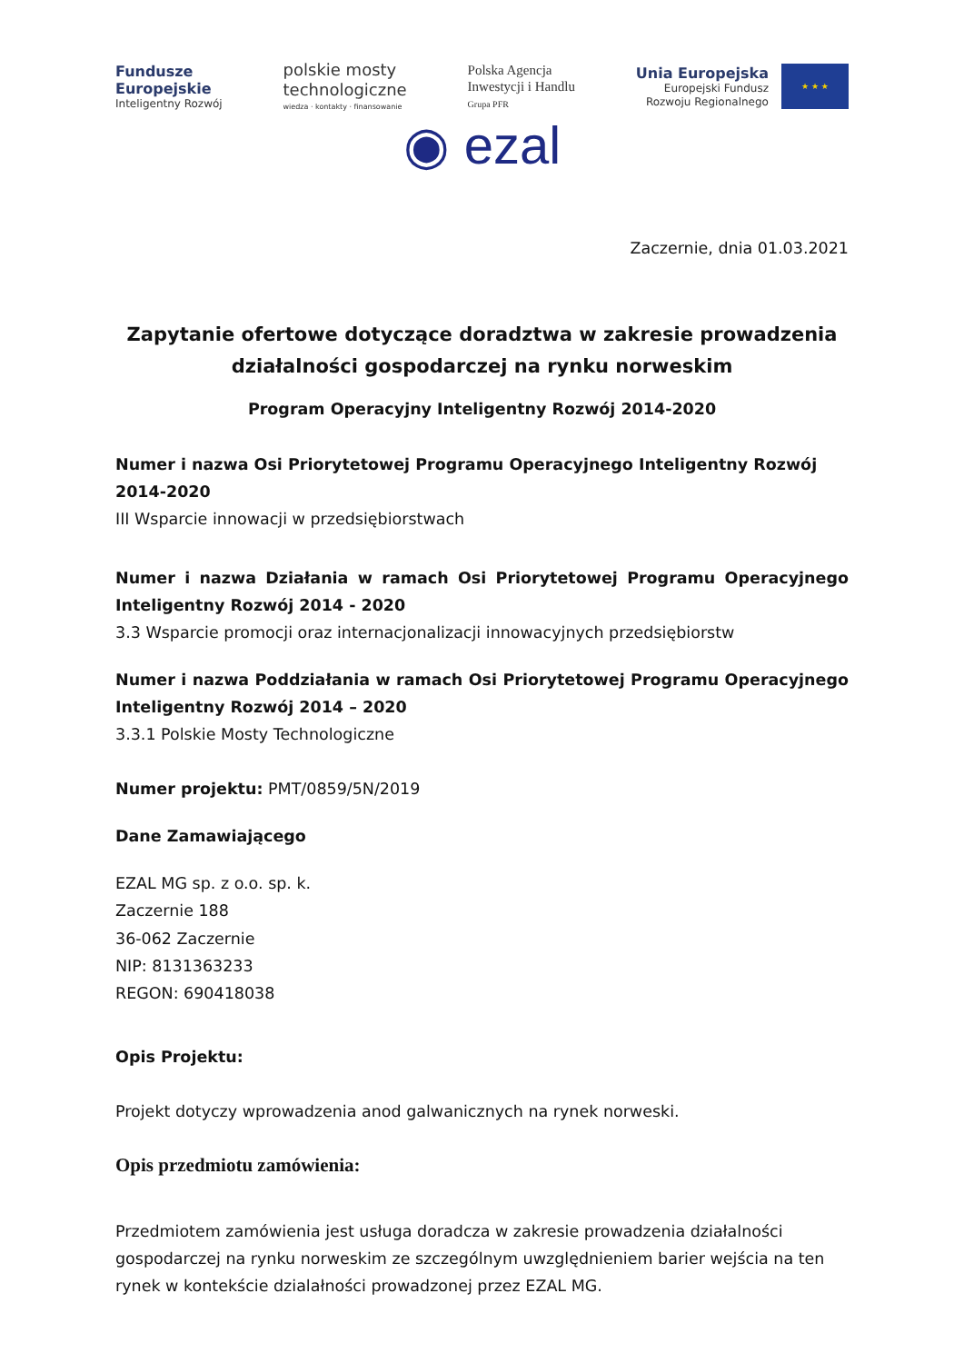Fundusze
Europejskie
Inteligentny Rozwój
polskie mosty
technologiczne
wiedza · kontakty · finansowanie
Polska Agencja
Inwestycji i Handlu
Grupa PFR
Unia Europejska
Europejski Fundusz
Rozwoju Regionalnego
★ ★ ★
◉ ezal
Zaczernie, dnia 01.03.2021
Zapytanie ofertowe dotyczące doradztwa w zakresie prowadzenia działalności gospodarczej na rynku norweskim
Program Operacyjny Inteligentny Rozwój 2014-2020
Numer i nazwa Osi Priorytetowej Programu Operacyjnego Inteligentny Rozwój 2014-2020
III Wsparcie innowacji w przedsiębiorstwach
Numer i nazwa Działania w ramach Osi Priorytetowej Programu Operacyjnego Inteligentny Rozwój 2014 - 2020
3.3 Wsparcie promocji oraz internacjonalizacji innowacyjnych przedsiębiorstw
Numer i nazwa Poddziałania w ramach Osi Priorytetowej Programu Operacyjnego Inteligentny Rozwój 2014 – 2020
3.3.1 Polskie Mosty Technologiczne
Numer projektu: PMT/0859/5N/2019
Dane Zamawiającego
EZAL MG sp. z o.o. sp. k.
Zaczernie 188
36-062 Zaczernie
NIP: 8131363233
REGON: 690418038
Opis Projektu:
Projekt dotyczy wprowadzenia anod galwanicznych na rynek norweski.
Opis przedmiotu zamówienia:
Przedmiotem zamówienia jest usługa doradcza w zakresie prowadzenia działalności gospodarczej na rynku norweskim ze szczególnym uwzględnieniem barier wejścia na ten rynek w kontekście dzialałności prowadzonej przez EZAL MG.